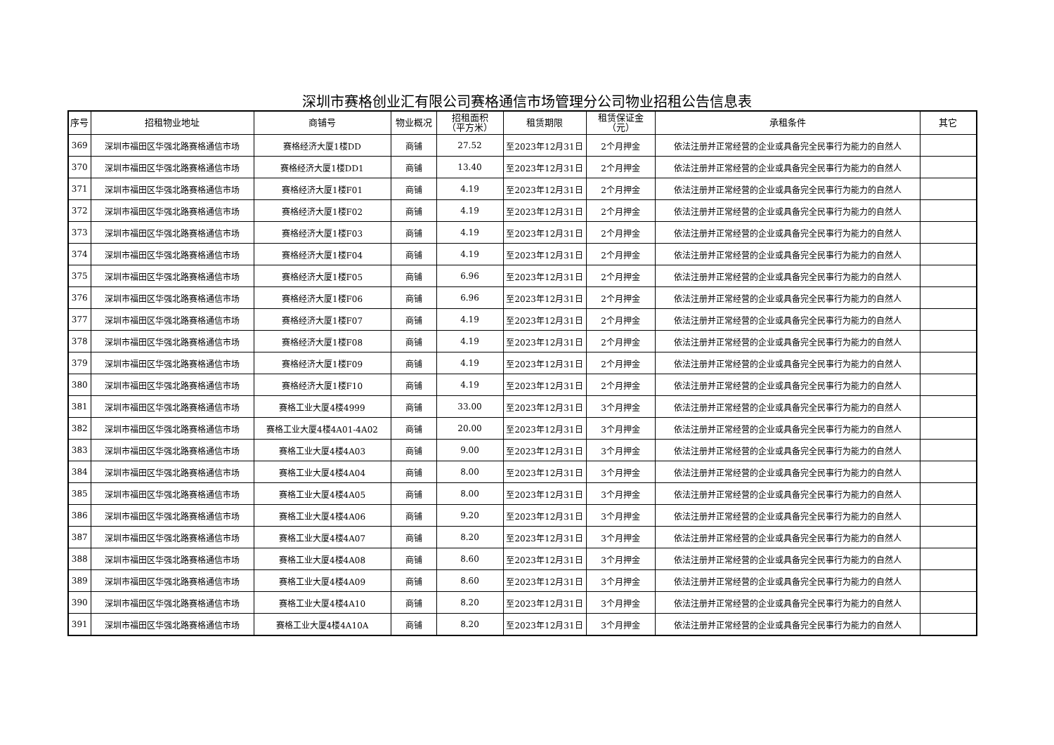深圳市赛格创业汇有限公司赛格通信市场管理分公司物业招租公告信息表
| 序号 | 招租物业地址 | 商铺号 | 物业概况 | 招租面积 （平方米） | 租赁期限 | 租赁保证金 （元） | 承租条件 | 其它 |
| --- | --- | --- | --- | --- | --- | --- | --- | --- |
| 369 | 深圳市福田区华强北路赛格通信市场 | 赛格经济大厦1楼DD | 商铺 | 27.52 | 至2023年12月31日 | 2个月押金 | 依法注册并正常经营的企业或具备完全民事行为能力的自然人 | |
| 370 | 深圳市福田区华强北路赛格通信市场 | 赛格经济大厦1楼DD1 | 商铺 | 13.40 | 至2023年12月31日 | 2个月押金 | 依法注册并正常经营的企业或具备完全民事行为能力的自然人 | |
| 371 | 深圳市福田区华强北路赛格通信市场 | 赛格经济大厦1楼F01 | 商铺 | 4.19 | 至2023年12月31日 | 2个月押金 | 依法注册并正常经营的企业或具备完全民事行为能力的自然人 | |
| 372 | 深圳市福田区华强北路赛格通信市场 | 赛格经济大厦1楼F02 | 商铺 | 4.19 | 至2023年12月31日 | 2个月押金 | 依法注册并正常经营的企业或具备完全民事行为能力的自然人 | |
| 373 | 深圳市福田区华强北路赛格通信市场 | 赛格经济大厦1楼F03 | 商铺 | 4.19 | 至2023年12月31日 | 2个月押金 | 依法注册并正常经营的企业或具备完全民事行为能力的自然人 | |
| 374 | 深圳市福田区华强北路赛格通信市场 | 赛格经济大厦1楼F04 | 商铺 | 4.19 | 至2023年12月31日 | 2个月押金 | 依法注册并正常经营的企业或具备完全民事行为能力的自然人 | |
| 375 | 深圳市福田区华强北路赛格通信市场 | 赛格经济大厦1楼F05 | 商铺 | 6.96 | 至2023年12月31日 | 2个月押金 | 依法注册并正常经营的企业或具备完全民事行为能力的自然人 | |
| 376 | 深圳市福田区华强北路赛格通信市场 | 赛格经济大厦1楼F06 | 商铺 | 6.96 | 至2023年12月31日 | 2个月押金 | 依法注册并正常经营的企业或具备完全民事行为能力的自然人 | |
| 377 | 深圳市福田区华强北路赛格通信市场 | 赛格经济大厦1楼F07 | 商铺 | 4.19 | 至2023年12月31日 | 2个月押金 | 依法注册并正常经营的企业或具备完全民事行为能力的自然人 | |
| 378 | 深圳市福田区华强北路赛格通信市场 | 赛格经济大厦1楼F08 | 商铺 | 4.19 | 至2023年12月31日 | 2个月押金 | 依法注册并正常经营的企业或具备完全民事行为能力的自然人 | |
| 379 | 深圳市福田区华强北路赛格通信市场 | 赛格经济大厦1楼F09 | 商铺 | 4.19 | 至2023年12月31日 | 2个月押金 | 依法注册并正常经营的企业或具备完全民事行为能力的自然人 | |
| 380 | 深圳市福田区华强北路赛格通信市场 | 赛格经济大厦1楼F10 | 商铺 | 4.19 | 至2023年12月31日 | 2个月押金 | 依法注册并正常经营的企业或具备完全民事行为能力的自然人 | |
| 381 | 深圳市福田区华强北路赛格通信市场 | 赛格工业大厦4楼4999 | 商铺 | 33.00 | 至2023年12月31日 | 3个月押金 | 依法注册并正常经营的企业或具备完全民事行为能力的自然人 | |
| 382 | 深圳市福田区华强北路赛格通信市场 | 赛格工业大厦4楼4A01-4A02 | 商铺 | 20.00 | 至2023年12月31日 | 3个月押金 | 依法注册并正常经营的企业或具备完全民事行为能力的自然人 | |
| 383 | 深圳市福田区华强北路赛格通信市场 | 赛格工业大厦4楼4A03 | 商铺 | 9.00 | 至2023年12月31日 | 3个月押金 | 依法注册并正常经营的企业或具备完全民事行为能力的自然人 | |
| 384 | 深圳市福田区华强北路赛格通信市场 | 赛格工业大厦4楼4A04 | 商铺 | 8.00 | 至2023年12月31日 | 3个月押金 | 依法注册并正常经营的企业或具备完全民事行为能力的自然人 | |
| 385 | 深圳市福田区华强北路赛格通信市场 | 赛格工业大厦4楼4A05 | 商铺 | 8.00 | 至2023年12月31日 | 3个月押金 | 依法注册并正常经营的企业或具备完全民事行为能力的自然人 | |
| 386 | 深圳市福田区华强北路赛格通信市场 | 赛格工业大厦4楼4A06 | 商铺 | 9.20 | 至2023年12月31日 | 3个月押金 | 依法注册并正常经营的企业或具备完全民事行为能力的自然人 | |
| 387 | 深圳市福田区华强北路赛格通信市场 | 赛格工业大厦4楼4A07 | 商铺 | 8.20 | 至2023年12月31日 | 3个月押金 | 依法注册并正常经营的企业或具备完全民事行为能力的自然人 | |
| 388 | 深圳市福田区华强北路赛格通信市场 | 赛格工业大厦4楼4A08 | 商铺 | 8.60 | 至2023年12月31日 | 3个月押金 | 依法注册并正常经营的企业或具备完全民事行为能力的自然人 | |
| 389 | 深圳市福田区华强北路赛格通信市场 | 赛格工业大厦4楼4A09 | 商铺 | 8.60 | 至2023年12月31日 | 3个月押金 | 依法注册并正常经营的企业或具备完全民事行为能力的自然人 | |
| 390 | 深圳市福田区华强北路赛格通信市场 | 赛格工业大厦4楼4A10 | 商铺 | 8.20 | 至2023年12月31日 | 3个月押金 | 依法注册并正常经营的企业或具备完全民事行为能力的自然人 | |
| 391 | 深圳市福田区华强北路赛格通信市场 | 赛格工业大厦4楼4A10A | 商铺 | 8.20 | 至2023年12月31日 | 3个月押金 | 依法注册并正常经营的企业或具备完全民事行为能力的自然人 | |